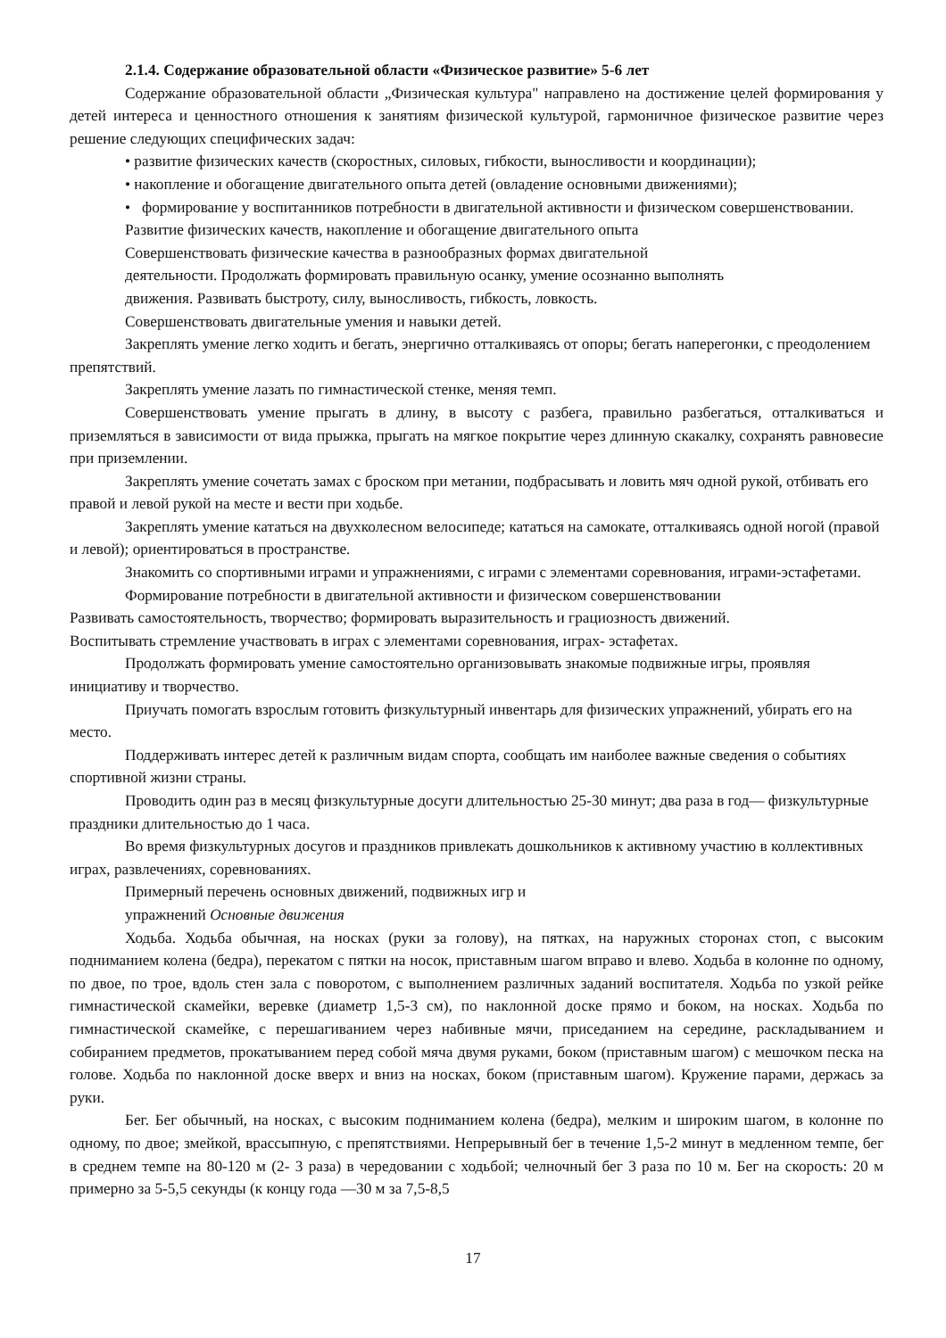2.1.4. Содержание образовательной области «Физическое развитие» 5-6 лет
Содержание образовательной области „Физическая культура" направлено на достижение целей формирования у детей интереса и ценностного отношения к занятиям физической культурой, гармоничное физическое развитие через решение следующих специфических задач:
• развитие физических качеств (скоростных, силовых, гибкости, выносливости и координации);
• накопление и обогащение двигательного опыта детей (овладение основными движениями);
• формирование у воспитанников потребности в двигательной активности и физическом совершенствовании.
Развитие физических качеств, накопление и обогащение двигательного опыта
Совершенствовать физические качества в разнообразных формах двигательной
деятельности. Продолжать формировать правильную осанку, умение осознанно выполнять
движения. Развивать быстроту, силу, выносливость, гибкость, ловкость.
Совершенствовать двигательные умения и навыки детей.
Закреплять умение легко ходить и бегать, энергично отталкиваясь от опоры; бегать наперегонки, с преодолением препятствий.
Закреплять умение лазать по гимнастической стенке, меняя темп.
Совершенствовать умение прыгать в длину, в высоту с разбега, правильно разбегаться, отталкиваться и приземляться в зависимости от вида прыжка, прыгать на мягкое покрытие через длинную скакалку, сохранять равновесие при приземлении.
Закреплять умение сочетать замах с броском при метании, подбрасывать и ловить мяч одной рукой, отбивать его правой и левой рукой на месте и вести при ходьбе.
Закреплять умение кататься на двухколесном велосипеде; кататься на самокате, отталкиваясь одной ногой (правой и левой); ориентироваться в пространстве.
Знакомить со спортивными играми и упражнениями, с играми с элементами соревнования, играми-эстафетами.
Формирование потребности в двигательной активности и физическом совершенствовании
Развивать самостоятельность, творчество; формировать выразительность и грациозность движений.
Воспитывать стремление участвовать в играх с элементами соревнования, играх- эстафетах.
Продолжать формировать умение самостоятельно организовывать знакомые подвижные игры, проявляя инициативу и творчество.
Приучать помогать взрослым готовить физкультурный инвентарь для физических упражнений, убирать его на место.
Поддерживать интерес детей к различным видам спорта, сообщать им наиболее важные сведения о событиях спортивной жизни страны.
Проводить один раз в месяц физкультурные досуги длительностью 25-30 минут; два раза в год— физкультурные праздники длительностью до 1 часа.
Во время физкультурных досугов и праздников привлекать дошкольников к активному участию в коллективных играх, развлечениях, соревнованиях.
Примерный перечень основных движений, подвижных игр и
упражнений Основные движения
Ходьба. Ходьба обычная, на носках (руки за голову), на пятках, на наружных сторонах стоп, с высоким подниманием колена (бедра), перекатом с пятки на носок, приставным шагом вправо и влево. Ходьба в колонне по одному, по двое, по трое, вдоль стен зала с поворотом, с выполнением различных заданий воспитателя. Ходьба по узкой рейке гимнастической скамейки, веревке (диаметр 1,5-3 см), по наклонной доске прямо и боком, на носках. Ходьба по гимнастической скамейке, с перешагиванием через набивные мячи, приседанием на середине, раскладыванием и собиранием предметов, прокатыванием перед собой мяча двумя руками, боком (приставным шагом) с мешочком песка на голове. Ходьба по наклонной доске вверх и вниз на носках, боком (приставным шагом). Кружение парами, держась за руки.
Бег. Бег обычный, на носках, с высоким подниманием колена (бедра), мелким и широким шагом, в колонне по одному, по двое; змейкой, врассыпную, с препятствиями. Непрерывный бег в течение 1,5-2 минут в медленном темпе, бег в среднем темпе на 80-120 м (2- 3 раза) в чередовании с ходьбой; челночный бег 3 раза по 10 м. Бег на скорость: 20 м примерно за 5-5,5 секунды (к концу года —30 м за 7,5-8,5
17